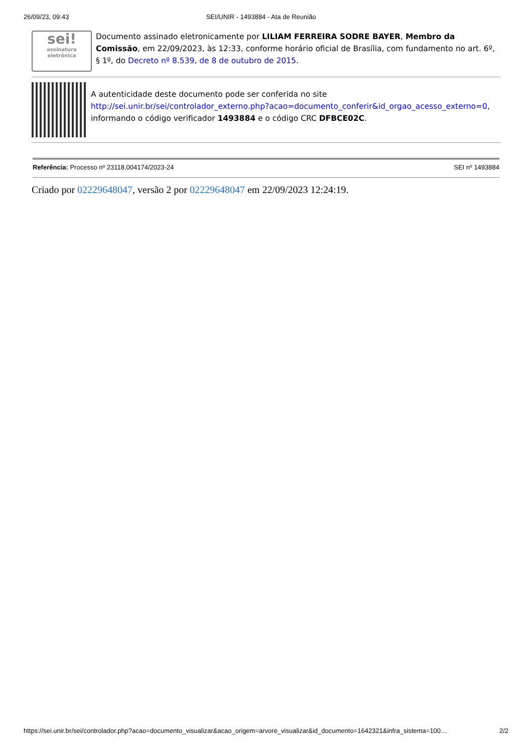26/09/23, 09:43 SEI/UNIR - 1493884 - Ata de Reunião
sei!
assinatura eletrônica
Documento assinado eletronicamente por LILIAM FERREIRA SODRE BAYER, Membro da Comissão, em 22/09/2023, às 12:33, conforme horário oficial de Brasília, com fundamento no art. 6º, § 1º, do Decreto nº 8.539, de 8 de outubro de 2015.
A autenticidade deste documento pode ser conferida no site http://sei.unir.br/sei/controlador_externo.php?acao=documento_conferir&id_orgao_acesso_externo=0, informando o código verificador 1493884 e o código CRC DFBCE02C.
Referência: Processo nº 23118.004174/2023-24
SEI nº 1493884
Criado por 02229648047, versão 2 por 02229648047 em 22/09/2023 12:24:19.
https://sei.unir.br/sei/controlador.php?acao=documento_visualizar&acao_origem=arvore_visualizar&id_documento=1642321&infra_sistema=100…
2/2